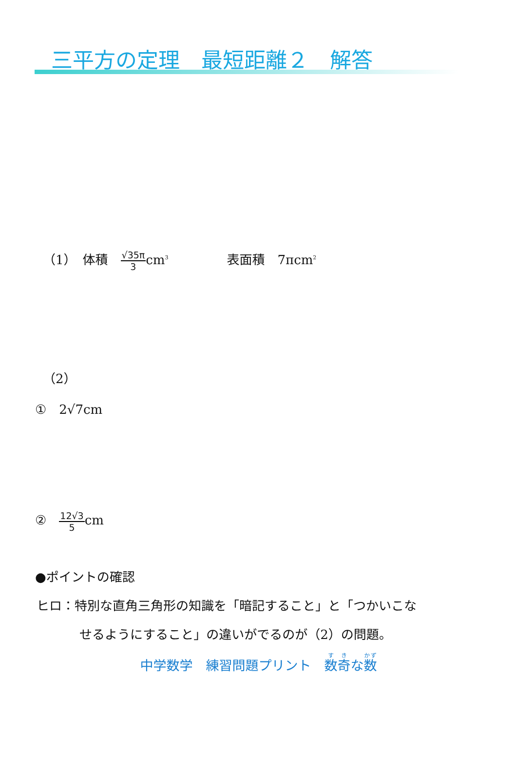三平方の定理　最短距離２　解答
（1）　体積　√35π 3cm<sup>3</sup> 表面積　7πcm<sup>2</sup>
（2）
①　2√7cm
②　12√3 5cm
●ポイントの確認
ヒロ：特別な直角三角形の知識を「暗記すること」と「つかいこな
せるようにすること」の違いがでるのが（2）の問題。
中学数学　練習問題プリント　数奇な数